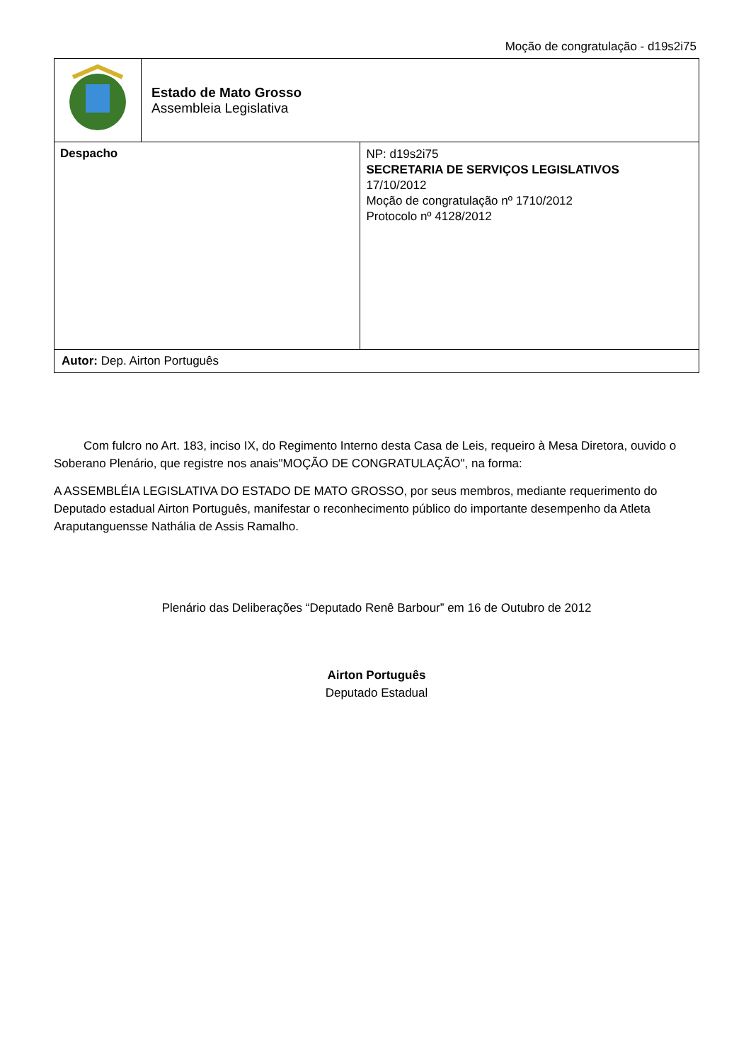Moção de congratulação - d19s2i75
| | Estado de Mato Grosso Assembleia Legislativa | |
| Despacho | | NP: d19s2i75 SECRETARIA DE SERVIÇOS LEGISLATIVOS 17/10/2012 Moção de congratulação nº 1710/2012 Protocolo nº 4128/2012 |
| Autor: Dep. Airton Português | | |
Com fulcro no Art. 183, inciso IX, do Regimento Interno desta Casa de Leis, requeiro à Mesa Diretora, ouvido o Soberano Plenário, que registre nos anais"MOÇÃO DE CONGRATULAÇÃO", na forma:
A ASSEMBLÉIA LEGISLATIVA DO ESTADO DE MATO GROSSO, por seus membros, mediante requerimento do Deputado estadual Airton Português, manifestar o reconhecimento público do importante desempenho da Atleta Araputanguensse Nathália de Assis Ramalho.
Plenário das Deliberações “Deputado Renê Barbour” em 16 de Outubro de 2012
Airton Português
Deputado Estadual